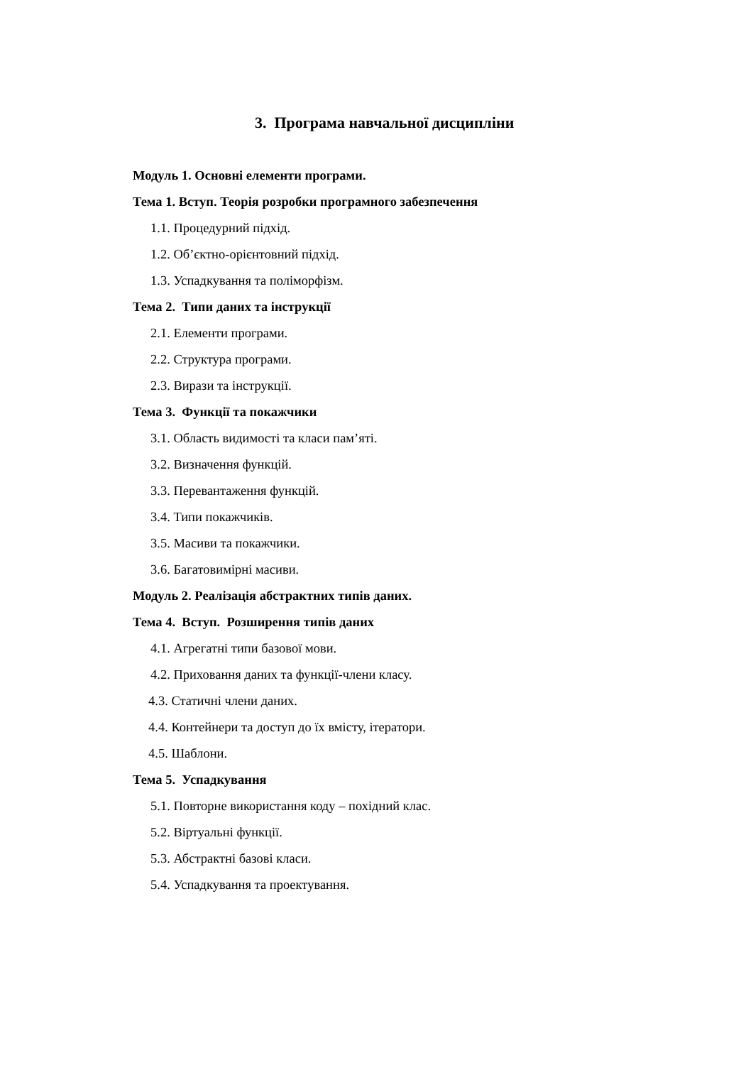3. Програма навчальної дисципліни
Модуль 1. Основні елементи програми.
Тема 1. Вступ. Теорія розробки програмного забезпечення
1.1. Процедурний підхід.
1.2. Об’єктно-орієнтовний підхід.
1.3. Успадкування та поліморфізм.
Тема 2. Типи даних та інструкції
2.1. Елементи програми.
2.2. Структура програми.
2.3. Вирази та інструкції.
Тема 3. Функції та покажчики
3.1. Область видимості та класи пам’яті.
3.2. Визначення функцій.
3.3. Перевантаження функцій.
3.4. Типи покажчиків.
3.5. Масиви та покажчики.
3.6. Багатовимірні масиви.
Модуль 2. Реалізація абстрактних типів даних.
Тема 4. Вступ. Розширення типів даних
4.1. Агрегатні типи базової мови.
4.2. Приховання даних та функції-члени класу.
4.3. Статичні члени даних.
4.4. Контейнери та доступ до їх вмісту, ітератори.
4.5. Шаблони.
Тема 5. Успадкування
5.1. Повторне використання коду – похідний клас.
5.2. Віртуальні функції.
5.3. Абстрактні базові класи.
5.4. Успадкування та проектування.